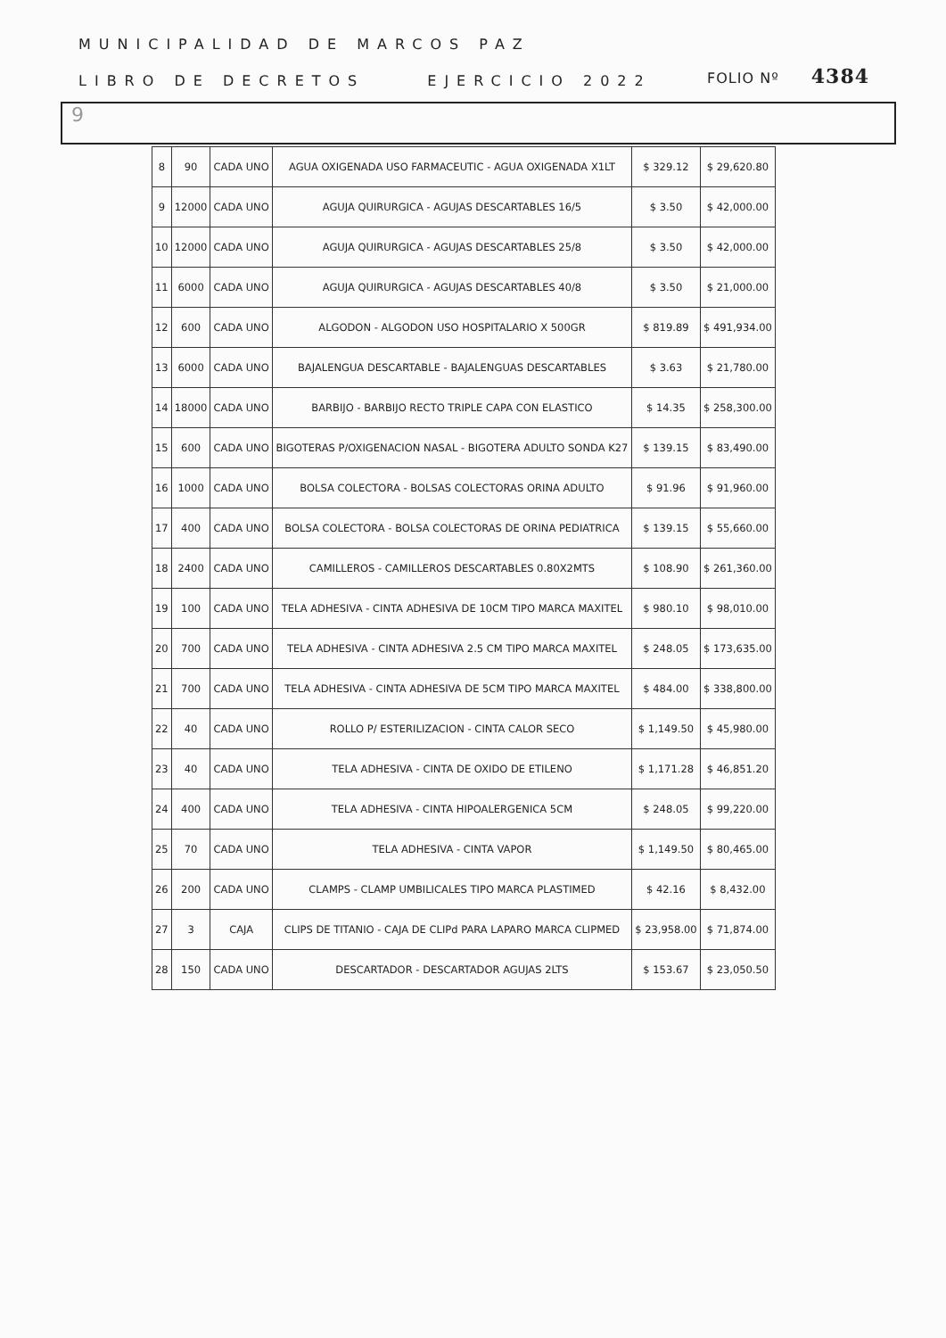MUNICIPALIDAD DE MARCOS PAZ
FOLIO Nº 4384
LIBRO DE DECRETOS EJERCICIO 2022
9
| 8 | 90 | CADA UNO | AGUA OXIGENADA USO FARMACEUTIC - AGUA OXIGENADA X1LT | $ 329.12 | $ 29,620.80 |
| 9 | 12000 | CADA UNO | AGUJA QUIRURGICA - AGUJAS DESCARTABLES 16/5 | $ 3.50 | $ 42,000.00 |
| 10 | 12000 | CADA UNO | AGUJA QUIRURGICA - AGUJAS DESCARTABLES 25/8 | $ 3.50 | $ 42,000.00 |
| 11 | 6000 | CADA UNO | AGUJA QUIRURGICA - AGUJAS DESCARTABLES 40/8 | $ 3.50 | $ 21,000.00 |
| 12 | 600 | CADA UNO | ALGODON - ALGODON USO HOSPITALARIO X 500GR | $ 819.89 | $ 491,934.00 |
| 13 | 6000 | CADA UNO | BAJALENGUA DESCARTABLE - BAJALENGUAS DESCARTABLES | $ 3.63 | $ 21,780.00 |
| 14 | 18000 | CADA UNO | BARBIJO - BARBIJO RECTO TRIPLE CAPA CON ELASTICO | $ 14.35 | $ 258,300.00 |
| 15 | 600 | CADA UNO | BIGOTERAS P/OXIGENACION NASAL - BIGOTERA ADULTO SONDA K27 | $ 139.15 | $ 83,490.00 |
| 16 | 1000 | CADA UNO | BOLSA COLECTORA - BOLSAS COLECTORAS ORINA ADULTO | $ 91.96 | $ 91,960.00 |
| 17 | 400 | CADA UNO | BOLSA COLECTORA - BOLSA COLECTORAS DE ORINA PEDIATRICA | $ 139.15 | $ 55,660.00 |
| 18 | 2400 | CADA UNO | CAMILLEROS - CAMILLEROS DESCARTABLES 0.80X2MTS | $ 108.90 | $ 261,360.00 |
| 19 | 100 | CADA UNO | TELA ADHESIVA - CINTA ADHESIVA DE 10CM TIPO MARCA MAXITEL | $ 980.10 | $ 98,010.00 |
| 20 | 700 | CADA UNO | TELA ADHESIVA - CINTA ADHESIVA 2.5 CM TIPO MARCA MAXITEL | $ 248.05 | $ 173,635.00 |
| 21 | 700 | CADA UNO | TELA ADHESIVA - CINTA ADHESIVA DE 5CM TIPO MARCA MAXITEL | $ 484.00 | $ 338,800.00 |
| 22 | 40 | CADA UNO | ROLLO P/ ESTERILIZACION - CINTA CALOR SECO | $ 1,149.50 | $ 45,980.00 |
| 23 | 40 | CADA UNO | TELA ADHESIVA - CINTA DE OXIDO DE ETILENO | $ 1,171.28 | $ 46,851.20 |
| 24 | 400 | CADA UNO | TELA ADHESIVA - CINTA HIPOALERGENICA 5CM | $ 248.05 | $ 99,220.00 |
| 25 | 70 | CADA UNO | TELA ADHESIVA - CINTA VAPOR | $ 1,149.50 | $ 80,465.00 |
| 26 | 200 | CADA UNO | CLAMPS - CLAMP UMBILICALES TIPO MARCA PLASTIMED | $ 42.16 | $ 8,432.00 |
| 27 | 3 | CAJA | CLIPS DE TITANIO - CAJA DE CLIPd PARA LAPARO MARCA CLIPMED | $ 23,958.00 | $ 71,874.00 |
| 28 | 150 | CADA UNO | DESCARTADOR - DESCARTADOR AGUJAS 2LTS | $ 153.67 | $ 23,050.50 |